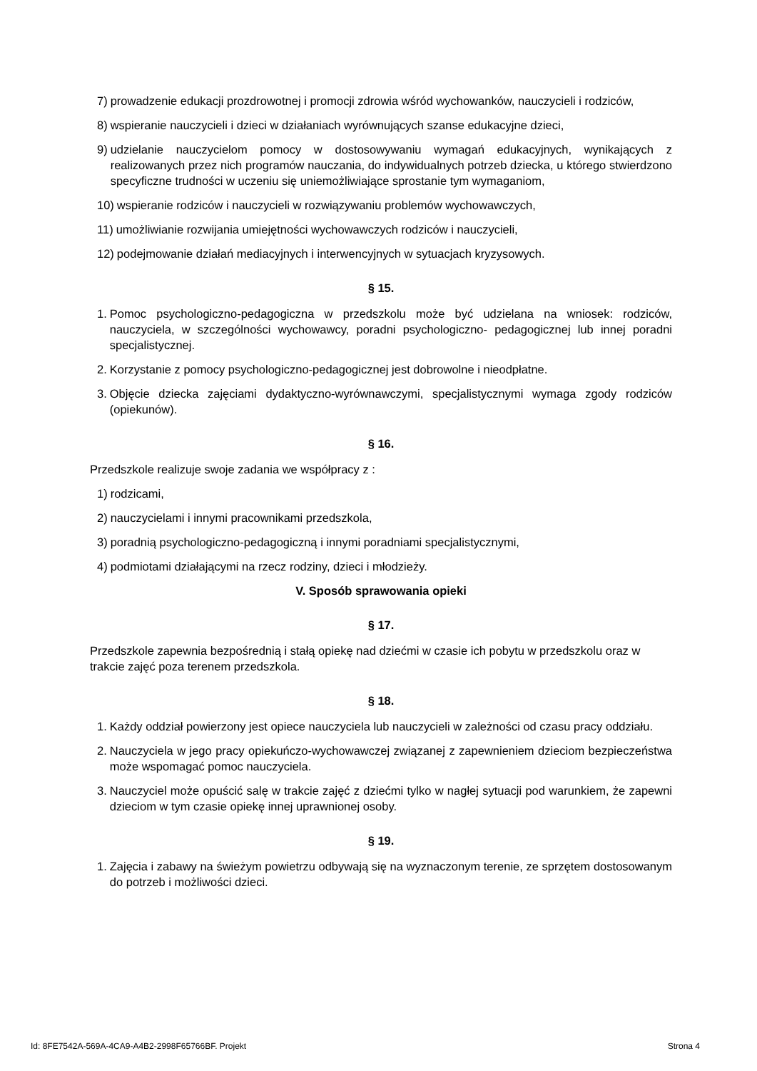7) prowadzenie edukacji prozdrowotnej i promocji zdrowia wśród wychowanków, nauczycieli i rodziców,
8) wspieranie nauczycieli i dzieci w działaniach wyrównujących szanse edukacyjne dzieci,
9) udzielanie nauczycielom pomocy w dostosowywaniu wymagań edukacyjnych, wynikających z realizowanych przez nich programów nauczania, do indywidualnych potrzeb dziecka, u którego stwierdzono specyficzne trudności w uczeniu się uniemożliwiające sprostanie tym wymaganiom,
10) wspieranie rodziców i nauczycieli w rozwiązywaniu problemów wychowawczych,
11) umożliwianie rozwijania umiejętności wychowawczych rodziców i nauczycieli,
12) podejmowanie działań mediacyjnych i interwencyjnych w sytuacjach kryzysowych.
§ 15.
1. Pomoc psychologiczno-pedagogiczna w przedszkolu może być udzielana na wniosek: rodziców, nauczyciela, w szczególności wychowawcy, poradni psychologiczno- pedagogicznej lub innej poradni specjalistycznej.
2. Korzystanie z pomocy psychologiczno-pedagogicznej jest dobrowolne i nieodpłatne.
3. Objęcie dziecka zajęciami dydaktyczno-wyrównawczymi, specjalistycznymi wymaga zgody rodziców (opiekunów).
§ 16.
Przedszkole realizuje swoje zadania we współpracy z :
1) rodzicami,
2) nauczycielami i innymi pracownikami przedszkola,
3) poradnią psychologiczno-pedagogiczną i innymi poradniami specjalistycznymi,
4) podmiotami działającymi na rzecz rodziny, dzieci i młodzieży.
V. Sposób sprawowania opieki
§ 17.
Przedszkole zapewnia bezpośrednią i stałą opiekę nad dziećmi w czasie ich pobytu w przedszkolu oraz w trakcie zajęć poza terenem przedszkola.
§ 18.
1. Każdy oddział powierzony jest opiece nauczyciela lub nauczycieli w zależności od czasu pracy oddziału.
2. Nauczyciela w jego pracy opiekuńczo-wychowawczej związanej z zapewnieniem dzieciom bezpieczeństwa może wspomagać pomoc nauczyciela.
3. Nauczyciel może opuścić salę w trakcie zajęć z dziećmi tylko w nagłej sytuacji pod warunkiem, że zapewni dzieciom w tym czasie opiekę innej uprawnionej osoby.
§ 19.
1. Zajęcia i zabawy na świeżym powietrzu odbywają się na wyznaczonym terenie, ze sprzętem dostosowanym do potrzeb i możliwości dzieci.
Id: 8FE7542A-569A-4CA9-A4B2-2998F65766BF. Projekt Strona 4